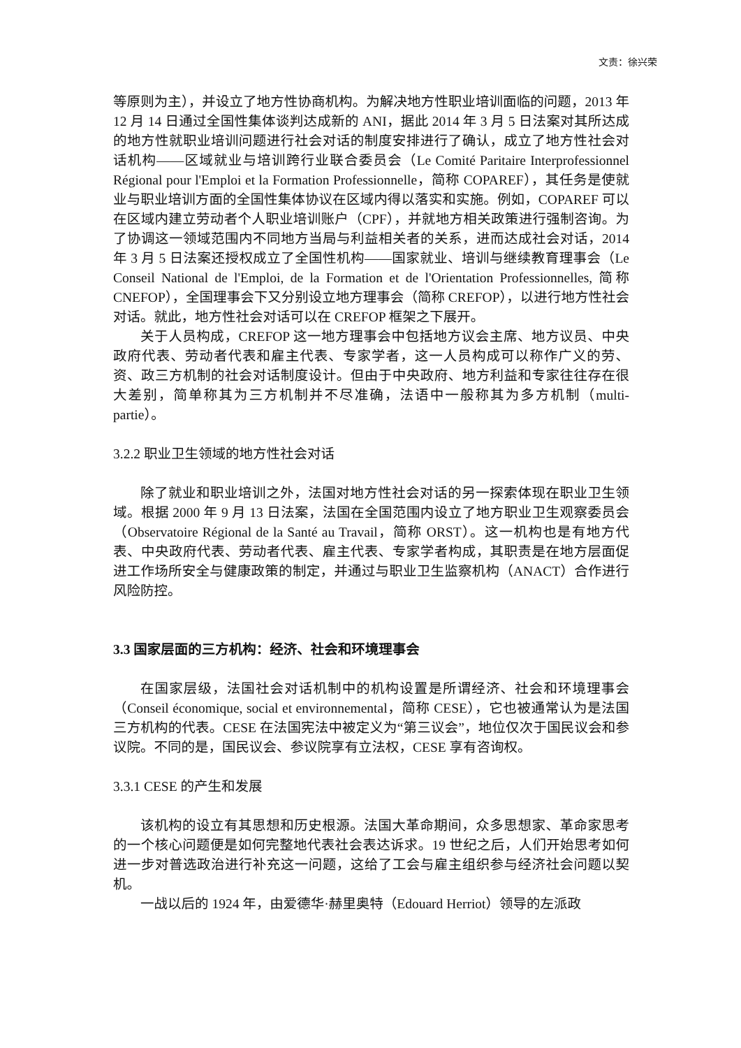文责：徐兴荣
等原则为主），并设立了地方性协商机构。为解决地方性职业培训面临的问题，2013 年 12 月 14 日通过全国性集体谈判达成新的 ANI，据此 2014 年 3 月 5 日法案对其所达成的地方性就职业培训问题进行社会对话的制度安排进行了确认，成立了地方性社会对话机构——区域就业与培训跨行业联合委员会（Le Comité Paritaire Interprofessionnel Régional pour l'Emploi et la Formation Professionnelle，简称 COPAREF），其任务是使就业与职业培训方面的全国性集体协议在区域内得以落实和实施。例如，COPAREF 可以在区域内建立劳动者个人职业培训账户（CPF），并就地方相关政策进行强制咨询。为了协调这一领域范围内不同地方当局与利益相关者的关系，进而达成社会对话，2014 年 3 月 5 日法案还授权成立了全国性机构——国家就业、培训与继续教育理事会（Le Conseil National de l'Emploi, de la Formation et de l'Orientation Professionnelles, 简称 CNEFOP），全国理事会下又分别设立地方理事会（简称 CREFOP），以进行地方性社会对话。就此，地方性社会对话可以在 CREFOP 框架之下展开。
关于人员构成，CREFOP 这一地方理事会中包括地方议会主席、地方议员、中央政府代表、劳动者代表和雇主代表、专家学者，这一人员构成可以称作广义的劳、资、政三方机制的社会对话制度设计。但由于中央政府、地方利益和专家往往存在很大差别，简单称其为三方机制并不尽准确，法语中一般称其为多方机制（multi-partie）。
3.2.2 职业卫生领域的地方性社会对话
除了就业和职业培训之外，法国对地方性社会对话的另一探索体现在职业卫生领域。根据 2000 年 9 月 13 日法案，法国在全国范围内设立了地方职业卫生观察委员会（Observatoire Régional de la Santé au Travail，简称 ORST）。这一机构也是有地方代表、中央政府代表、劳动者代表、雇主代表、专家学者构成，其职责是在地方层面促进工作场所安全与健康政策的制定，并通过与职业卫生监察机构（ANACT）合作进行风险防控。
3.3 国家层面的三方机构：经济、社会和环境理事会
在国家层级，法国社会对话机制中的机构设置是所谓经济、社会和环境理事会（Conseil économique, social et environnemental，简称 CESE），它也被通常认为是法国三方机构的代表。CESE 在法国宪法中被定义为“第三议会”，地位仅次于国民议会和参议院。不同的是，国民议会、参议院享有立法权，CESE 享有咨询权。
3.3.1 CESE 的产生和发展
该机构的设立有其思想和历史根源。法国大革命期间，众多思想家、革命家思考的一个核心问题便是如何完整地代表社会表达诉求。19 世纪之后，人们开始思考如何进一步对普选政治进行补充这一问题，这给了工会与雇主组织参与经济社会问题以契机。
一战以后的 1924 年，由爱德华·赫里奥特（Edouard Herriot）领导的左派政